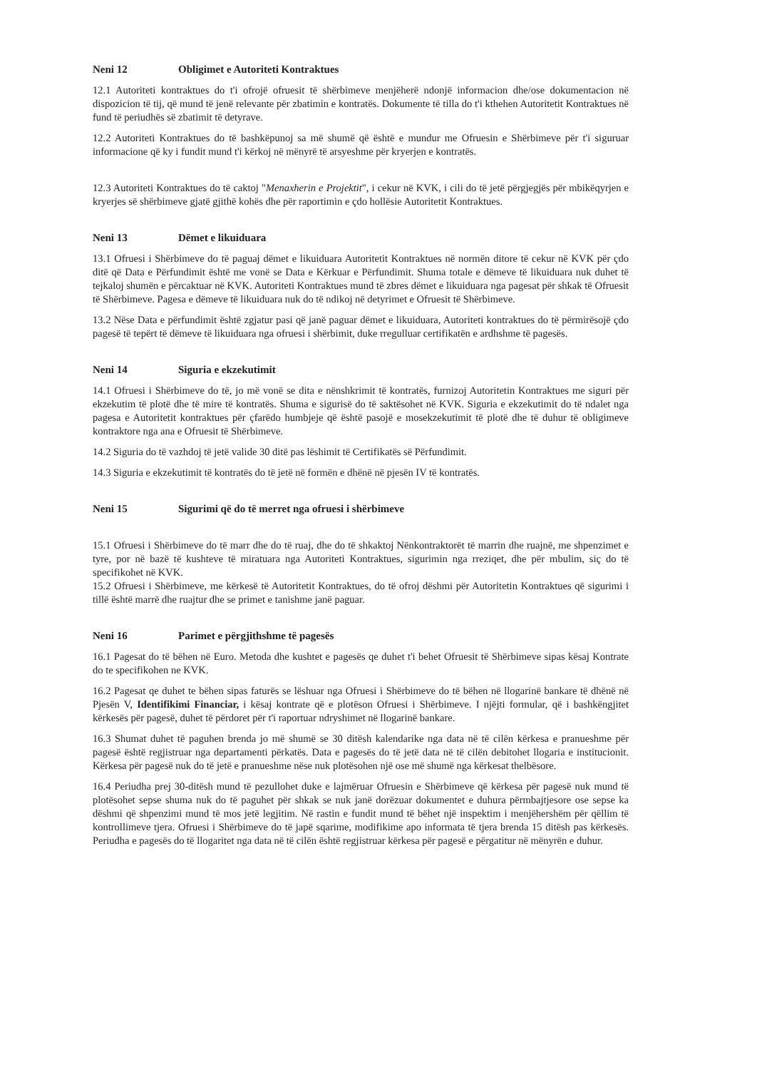Neni 12 Obligimet e Autoriteti Kontraktues
12.1 Autoriteti kontraktues do t'i ofrojë ofruesit të shërbimeve menjëherë ndonjë informacion dhe/ose dokumentacion në dispozicion të tij, që mund të jenë relevante për zbatimin e kontratës. Dokumente të tilla do t'i kthehen Autoritetit Kontraktues në fund të periudhës së zbatimit të detyrave.
12.2 Autoriteti Kontraktues do të bashkëpunoj sa më shumë që është e mundur me Ofruesin e Shërbimeve për t'i siguruar informacione që ky i fundit mund t'i kërkoj në mënyrë të arsyeshme për kryerjen e kontratës.
12.3 Autoriteti Kontraktues do të caktoj "Menaxherin e Projektit", i cekur në KVK, i cili do të jetë përgjegjës për mbikëqyrjen e kryerjes së shërbimeve gjatë gjithë kohës dhe për raportimin e çdo hollësie Autoritetit Kontraktues.
Neni 13 Dëmet e likuiduara
13.1 Ofruesi i Shërbimeve do të paguaj dëmet e likuiduara Autoritetit Kontraktues në normën ditore të cekur në KVK për çdo ditë që Data e Përfundimit është me vonë se Data e Kërkuar e Përfundimit. Shuma totale e dëmeve të likuiduara nuk duhet të tejkaloj shumën e përcaktuar në KVK. Autoriteti Kontraktues mund të zbres dëmet e likuiduara nga pagesat për shkak të Ofruesit të Shërbimeve. Pagesa e dëmeve të likuiduara nuk do të ndikoj në detyrimet e Ofruesit të Shërbimeve.
13.2 Nëse Data e përfundimit është zgjatur pasi që janë paguar dëmet e likuiduara, Autoriteti kontraktues do të përmirësojë çdo pagesë të tepërt të dëmeve të likuiduara nga ofruesi i shërbimit, duke rregulluar certifikatën e ardhshme të pagesës.
Neni 14 Siguria e ekzekutimit
14.1 Ofruesi i Shërbimeve do të, jo më vonë se dita e nënshkrimit të kontratës, furnizoj Autoritetin Kontraktues me siguri për ekzekutim të plotë dhe të mire të kontratës. Shuma e sigurisë do të saktësohet në KVK. Siguria e ekzekutimit do të ndalet nga pagesa e Autoritetit kontraktues për çfarëdo humbjeje që është pasojë e mosekzekutimit të plotë dhe të duhur të obligimeve kontraktore nga ana e Ofruesit të Shërbimeve.
14.2 Siguria do të vazhdoj të jetë valide 30 ditë pas lëshimit të Certifikatës së Përfundimit.
14.3 Siguria e ekzekutimit të kontratës do të jetë në formën e dhënë në pjesën IV të kontratës.
Neni 15 Sigurimi që do të merret nga ofruesi i shërbimeve
15.1 Ofruesi i Shërbimeve do të marr dhe do të ruaj, dhe do të shkaktoj Nënkontraktorët të marrin dhe ruajnë, me shpenzimet e tyre, por në bazë të kushteve të miratuara nga Autoriteti Kontraktues, sigurimin nga rreziqet, dhe për mbulim, siç do të specifikohet në KVK.
15.2 Ofruesi i Shërbimeve, me kërkesë të Autoritetit Kontraktues, do të ofroj dëshmi për Autoritetin Kontraktues që sigurimi i tillë është marrë dhe ruajtur dhe se primet e tanishme janë paguar.
Neni 16 Parimet e përgjithshme të pagesës
16.1 Pagesat do të bëhen në Euro. Metoda dhe kushtet e pagesës qe duhet t'i behet Ofruesit të Shërbimeve sipas kësaj Kontrate do te specifikohen ne KVK.
16.2 Pagesat qe duhet te bëhen sipas faturës se lëshuar nga Ofruesi i Shërbimeve do të bëhen në llogarinë bankare të dhënë në Pjesën V, Identifikimi Financiar, i kësaj kontrate që e plotëson Ofruesi i Shërbimeve. I njëjti formular, që i bashkëngjitet kërkesës për pagesë, duhet të përdoret për t'i raportuar ndryshimet në llogarinë bankare.
16.3 Shumat duhet të paguhen brenda jo më shumë se 30 ditësh kalendarike nga data në të cilën kërkesa e pranueshme për pagesë është regjistruar nga departamenti përkatës. Data e pagesës do të jetë data në të cilën debitohet llogaria e institucionit. Kërkesa për pagesë nuk do të jetë e pranueshme nëse nuk plotësohen një ose më shumë nga kërkesat thelbësore.
16.4 Periudha prej 30-ditësh mund të pezullohet duke e lajmëruar Ofruesin e Shërbimeve që kërkesa për pagesë nuk mund të plotësohet sepse shuma nuk do të paguhet për shkak se nuk janë dorëzuar dokumentet e duhura përmbajtjesore ose sepse ka dëshmi që shpenzimi mund të mos jetë legjitim. Në rastin e fundit mund të bëhet një inspektim i menjëhershëm për qëllim të kontrollimeve tjera. Ofruesi i Shërbimeve do të japë sqarime, modifikime apo informata të tjera brenda 15 ditësh pas kërkesës. Periudha e pagesës do të llogaritet nga data në të cilën është regjistruar kërkesa për pagesë e përgatitur në mënyrën e duhur.